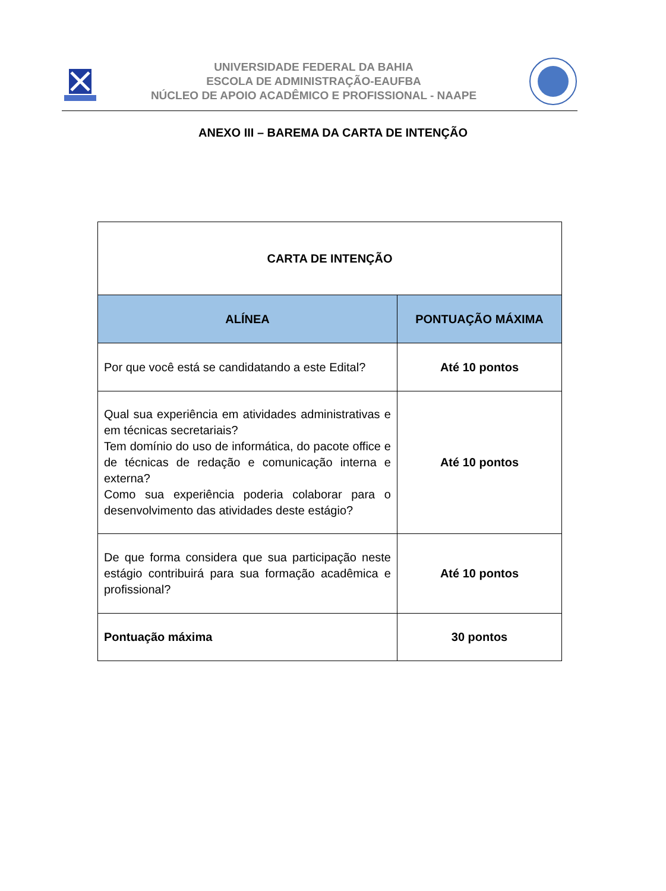UNIVERSIDADE FEDERAL DA BAHIA
ESCOLA DE ADMINISTRAÇÃO-EAUFBA
NÚCLEO DE APOIO ACADÊMICO E PROFISSIONAL - NAAPE
ANEXO III – BAREMA DA CARTA DE INTENÇÃO
| CARTA DE INTENÇÃO | |
| ALÍNEA | PONTUAÇÃO MÁXIMA |
| Por que você está se candidatando a este Edital? | Até 10 pontos |
| Qual sua experiência em atividades administrativas e em técnicas secretariais? Tem domínio do uso de informática, do pacote office e de técnicas de redação e comunicação interna e externa? Como sua experiência poderia colaborar para o desenvolvimento das atividades deste estágio? | Até 10 pontos |
| De que forma considera que sua participação neste estágio contribuirá para sua formação acadêmica e profissional? | Até 10 pontos |
| Pontuação máxima | 30 pontos |